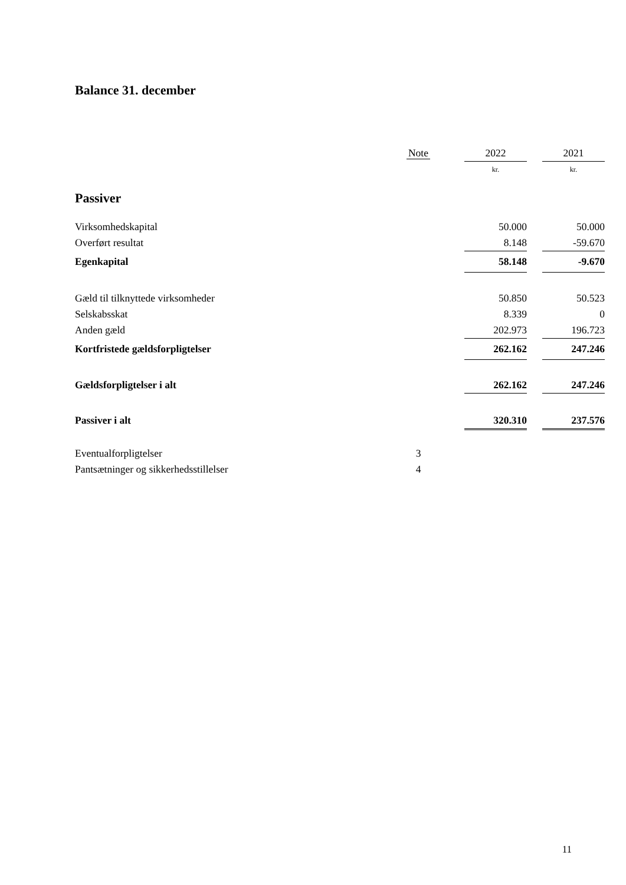Balance 31. december
| | Note | | 2022 | | 2021 |
| --- | --- | --- | --- | --- | --- |
| | | | kr. | | kr. |
| Passiver | | | | | |
| Virksomhedskapital | | | 50.000 | | 50.000 |
| Overført resultat | | | 8.148 | | -59.670 |
| Egenkapital | | | 58.148 | | -9.670 |
| Gæld til tilknyttede virksomheder | | | 50.850 | | 50.523 |
| Selskabsskat | | | 8.339 | | 0 |
| Anden gæld | | | 202.973 | | 196.723 |
| Kortfristede gældsforpligtelser | | | 262.162 | | 247.246 |
| Gældsforpligtelser i alt | | | 262.162 | | 247.246 |
| Passiver i alt | | | 320.310 | | 237.576 |
| Eventualforpligtelser | 3 | | | | |
| Pantsætninger og sikkerhedsstillelser | 4 | | | | |
11